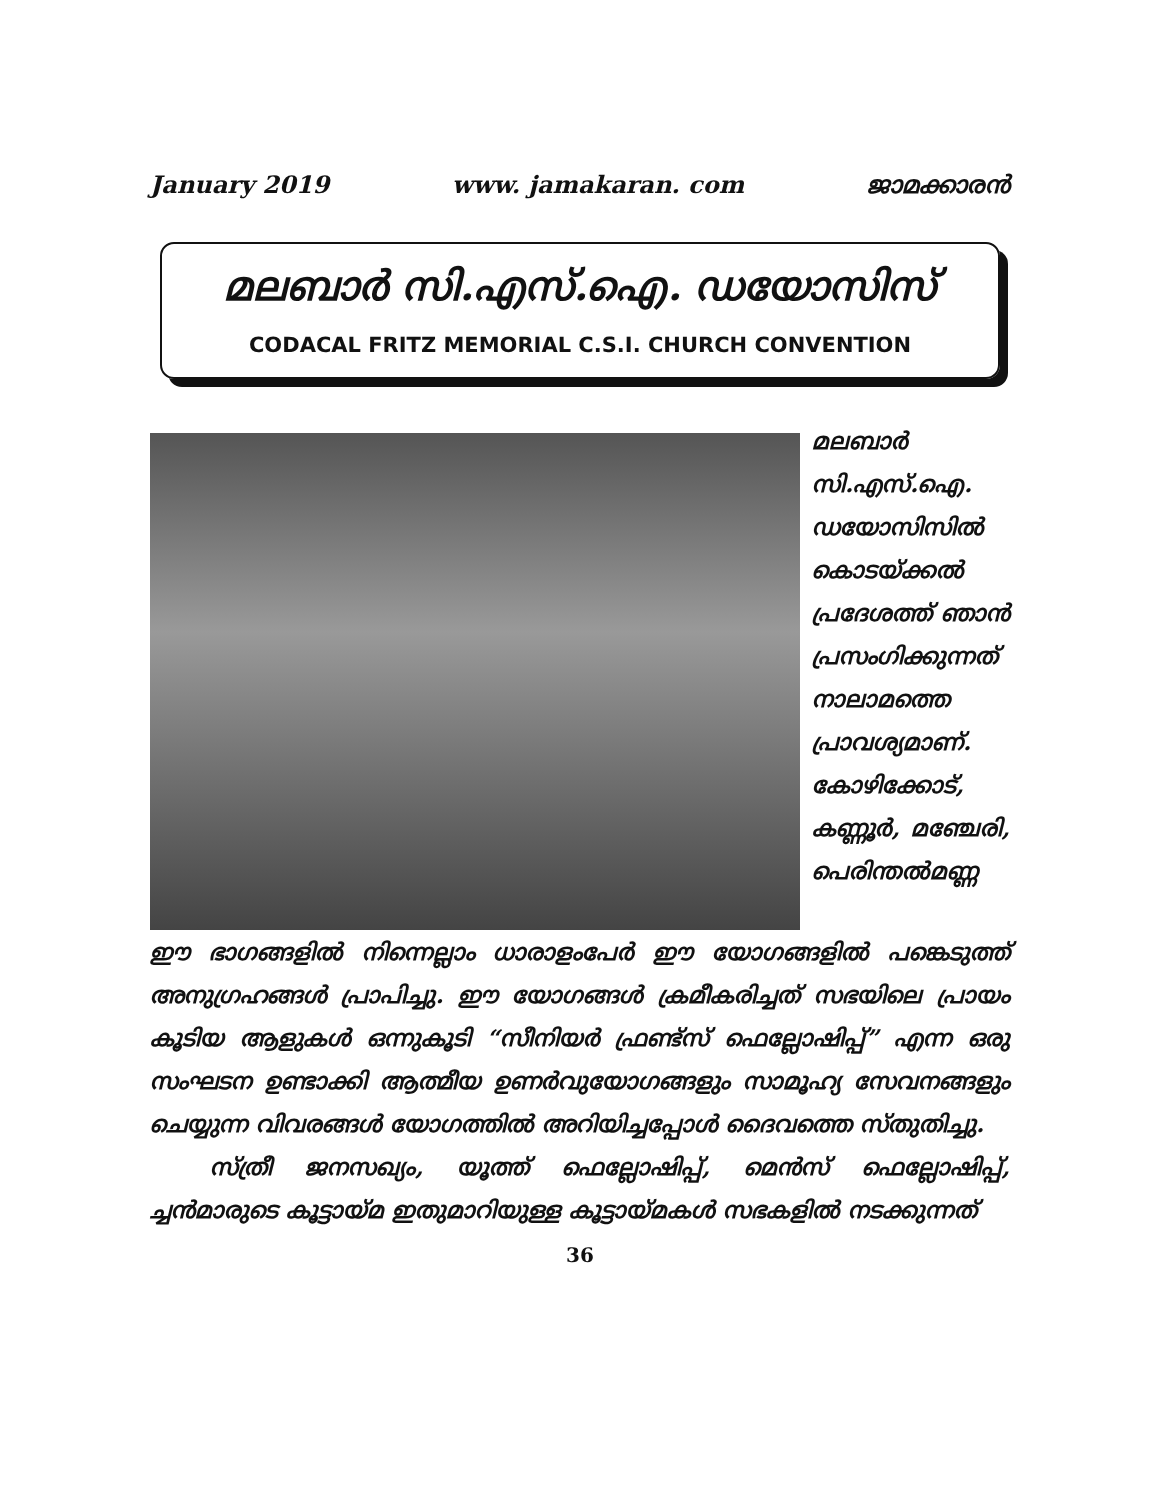January 2019 www. jamakaran. com ജാമക്കാരൻ
മലബാർ സി.എസ്.ഐ. ഡയോസിസ്
CODACAL FRITZ MEMORIAL C.S.I. CHURCH CONVENTION
മലബാർ സി.എസ്.ഐ. ഡയോസിസിൽ കൊടയ്ക്കൽ പ്രദേശത്ത് ഞാൻ പ്രസംഗിക്കുന്നത് നാലാമത്തെ പ്രാവശ്യമാണ്. കോഴിക്കോട്, കണ്ണൂർ, മഞ്ചേരി, പെരിന്തൽമണ്ണ
ഈ ഭാഗങ്ങളിൽ നിന്നെല്ലാം ധാരാളംപേർ ഈ യോഗങ്ങളിൽ പങ്കെടുത്ത് അനുഗ്രഹങ്ങൾ പ്രാപിച്ചു. ഈ യോഗങ്ങൾ ക്രമീകരിച്ചത് സഭയിലെ പ്രായം കൂടിയ ആളുകൾ ഒന്നുകൂടി “സീനിയർ ഫ്രണ്ട്സ് ഫെല്ലോഷിപ്പ്” എന്ന ഒരു സംഘടന ഉണ്ടാക്കി ആത്മീയ ഉണർവുയോഗങ്ങളും സാമൂഹ്യ സേവനങ്ങളും ചെയ്യുന്ന വിവരങ്ങൾ യോഗത്തിൽ അറിയിച്ചപ്പോൾ ദൈവത്തെ സ്തുതിച്ചു.
സ്ത്രീ ജനസഖ്യം, യൂത്ത് ഫെല്ലോഷിപ്പ്, മെൻസ് ഫെല്ലോഷിപ്പ്, ച്ചൻമാരുടെ കൂട്ടായ്മ ഇതുമാറിയുള്ള കൂട്ടായ്മകൾ സഭകളിൽ നടക്കുന്നത്
36